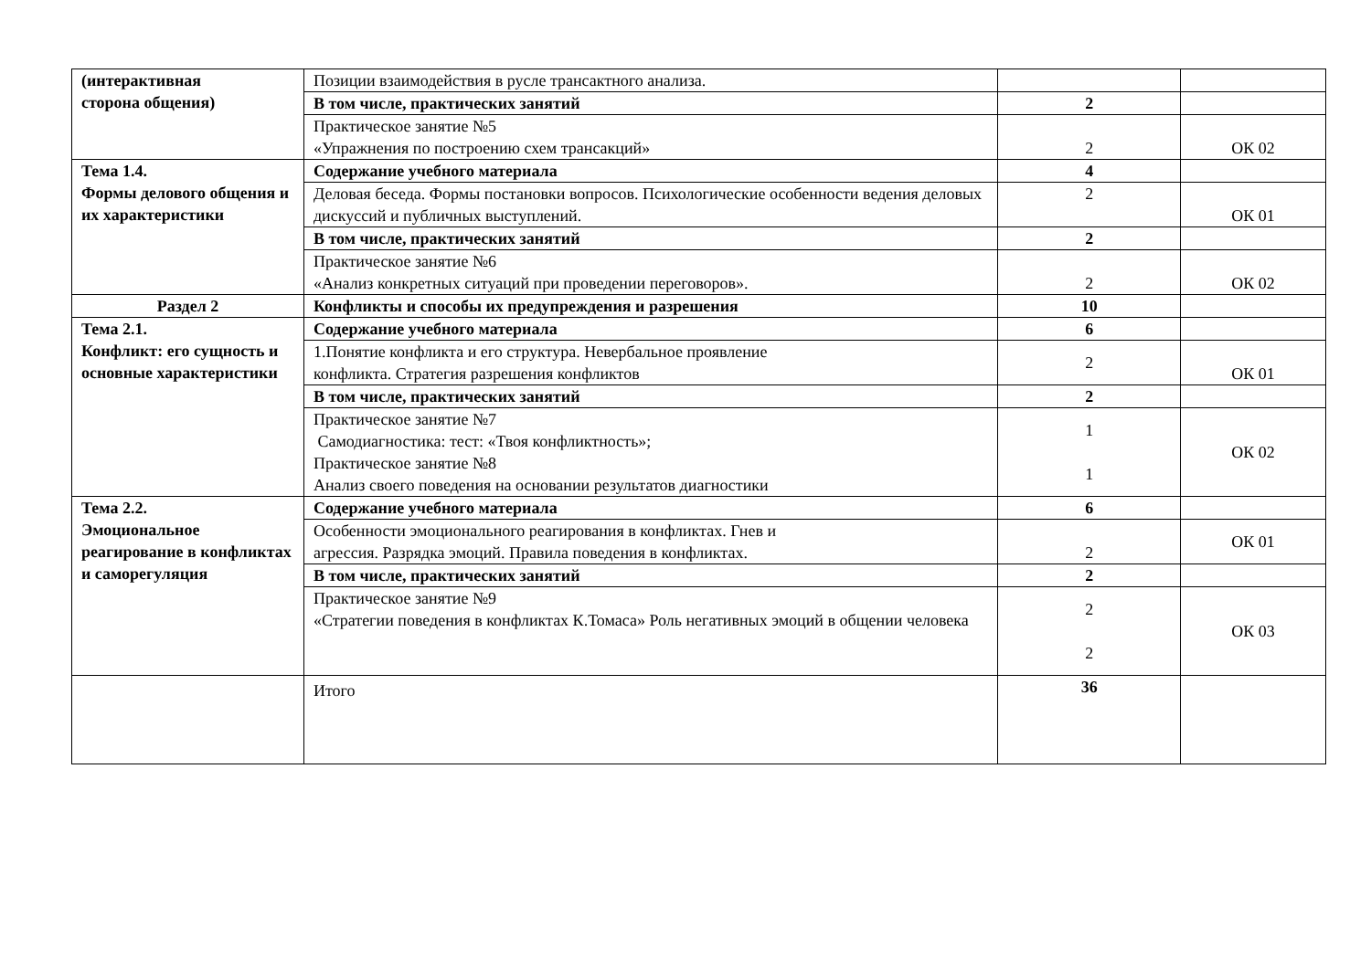| (интерактивная сторона общения) | Позиции взаимодействия в русле трансактного анализа. | | |
| | В том числе, практических занятий | 2 | |
| | Практическое занятие №5 «Упражнения по построению схем трансакций» | 2 | ОК 02 |
| Тема 1.4. Формы делового общения и их характеристики | Содержание учебного материала | 4 | |
| | Деловая беседа. Формы постановки вопросов. Психологические особенности ведения деловых дискуссий и публичных выступлений. | 2 | ОК 01 |
| | В том числе, практических занятий | 2 | |
| | Практическое занятие №6 «Анализ конкретных ситуаций при проведении переговоров». | 2 | ОК 02 |
| Раздел 2 | Конфликты и способы их предупреждения и разрешения | 10 | |
| Тема 2.1. Конфликт: его сущность и основные характеристики | Содержание учебного материала | 6 | |
| | 1.Понятие конфликта и его структура. Невербальное проявление конфликта. Стратегия разрешения конфликтов | 2 | ОК 01 |
| | В том числе, практических занятий | 2 | |
| | Практическое занятие №7 Самодиагностика: тест: «Твоя конфликтность»; Практическое занятие №8 Анализ своего поведения на основании результатов диагностики | 1 1 | ОК 02 |
| Тема 2.2. Эмоциональное реагирование в конфликтах и саморегуляция | Содержание учебного материала | 6 | |
| | Особенности эмоционального реагирования в конфликтах. Гнев и агрессия. Разрядка эмоций. Правила поведения в конфликтах. | 2 | ОК 01 |
| | В том числе, практических занятий | 2 | |
| | Практическое занятие №9 «Стратегии поведения в конфликтах К.Томаса» Роль негативных эмоций в общении человека | 2 2 | ОК 03 |
| | Итого | 36 | |